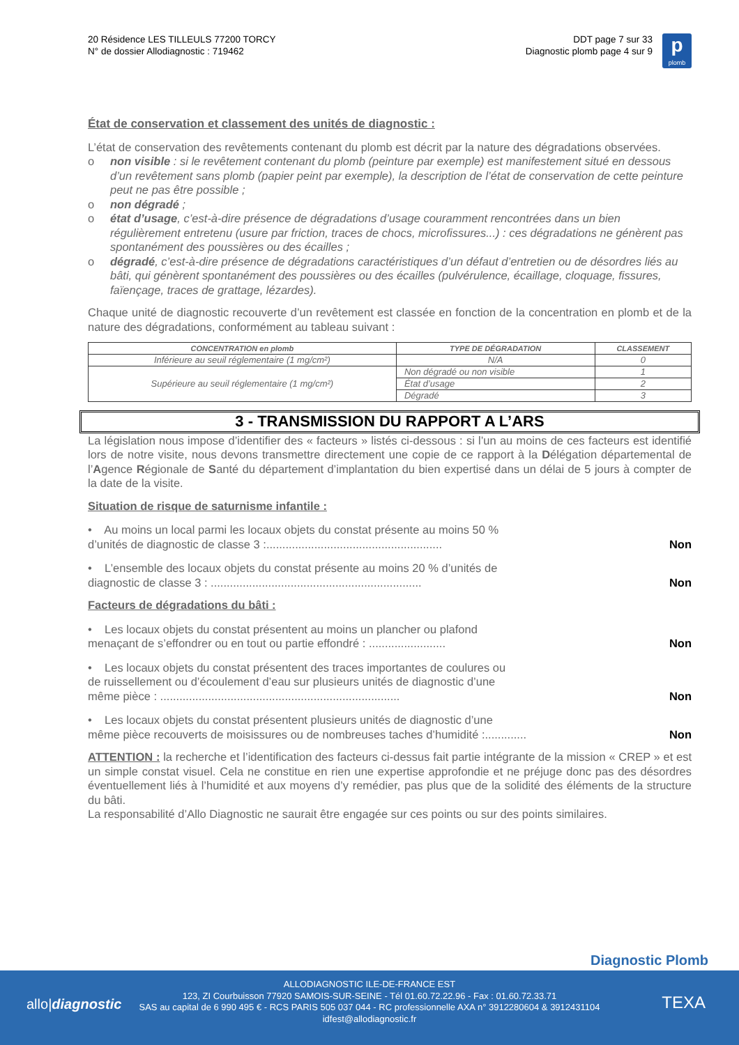20 Résidence LES TILLEULS 77200 TORCY
N° de dossier Allodiagnostic : 719462
DDT page 7 sur 33
Diagnostic plomb page 4 sur 9
p
plomb
État de conservation et classement des unités de diagnostic :
L’état de conservation des revêtements contenant du plomb est décrit par la nature des dégradations observées.
o non visible : si le revêtement contenant du plomb (peinture par exemple) est manifestement situé en dessous d’un revêtement sans plomb (papier peint par exemple), la description de l’état de conservation de cette peinture peut ne pas être possible ;
o non dégradé ;
o état d’usage, c’est-à-dire présence de dégradations d’usage couramment rencontrées dans un bien régulièrement entretenu (usure par friction, traces de chocs, microfissures...) : ces dégradations ne génèrent pas spontanément des poussières ou des écailles ;
o dégradé, c’est-à-dire présence de dégradations caractéristiques d’un défaut d’entretien ou de désordres liés au bâti, qui génèrent spontanément des poussières ou des écailles (pulvérulence, écaillage, cloquage, fissures, faïençage, traces de grattage, lézardes).
Chaque unité de diagnostic recouverte d’un revêtement est classée en fonction de la concentration en plomb et de la nature des dégradations, conformément au tableau suivant :
| CONCENTRATION en plomb | TYPE DE DÉGRADATION | CLASSEMENT |
| --- | --- | --- |
| Inférieure au seuil réglementaire (1 mg/cm²) | N/A | 0 |
| Supérieure au seuil réglementaire (1 mg/cm²) | Non dégradé ou non visible | 1 |
| | État d’usage | 2 |
| | Dégradé | 3 |
3 - TRANSMISSION DU RAPPORT A L’ARS
La législation nous impose d’identifier des « facteurs » listés ci-dessous : si l’un au moins de ces facteurs est identifié lors de notre visite, nous devons transmettre directement une copie de ce rapport à la Délégation départemental de l’Agence Régionale de Santé du département d’implantation du bien expertisé dans un délai de 5 jours à compter de la date de la visite.
Situation de risque de saturnisme infantile :
• Au moins un local parmi les locaux objets du constat présente au moins 50 %
d’unités de diagnostic de classe 3 :....................................................... Non
• L’ensemble des locaux objets du constat présente au moins 20 % d’unités de
diagnostic de classe 3 : .................................................................. Non
Facteurs de dégradations du bâti :
• Les locaux objets du constat présentent au moins un plancher ou plafond
menaçant de s’effondrer ou en tout ou partie effondré : ........................ Non
• Les locaux objets du constat présentent des traces importantes de coulures ou
de ruissellement ou d’écoulement d’eau sur plusieurs unités de diagnostic d’une
même pièce : ........................................................................... Non
• Les locaux objets du constat présentent plusieurs unités de diagnostic d’une
même pièce recouverts de moisissures ou de nombreuses taches d’humidité :............. Non
ATTENTION : la recherche et l’identification des facteurs ci-dessus fait partie intégrante de la mission « CREP » et est un simple constat visuel. Cela ne constitue en rien une expertise approfondie et ne préjuge donc pas des désordres éventuellement liés à l’humidité et aux moyens d’y remédier, pas plus que de la solidité des éléments de la structure du bâti.
La responsabilité d’Allo Diagnostic ne saurait être engagée sur ces points ou sur des points similaires.
Diagnostic Plomb
allo|diagnostic TEXA
ALLODIAGNOSTIC ILE-DE-FRANCE EST
123, ZI Courbuisson 77920 SAMOIS-SUR-SEINE - Tél 01.60.72.22.96 - Fax : 01.60.72.33.71
SAS au capital de 6 990 495 € - RCS PARIS 505 037 044 - RC professionnelle AXA n° 3912280604 & 3912431104
idfest@allodiagnostic.fr